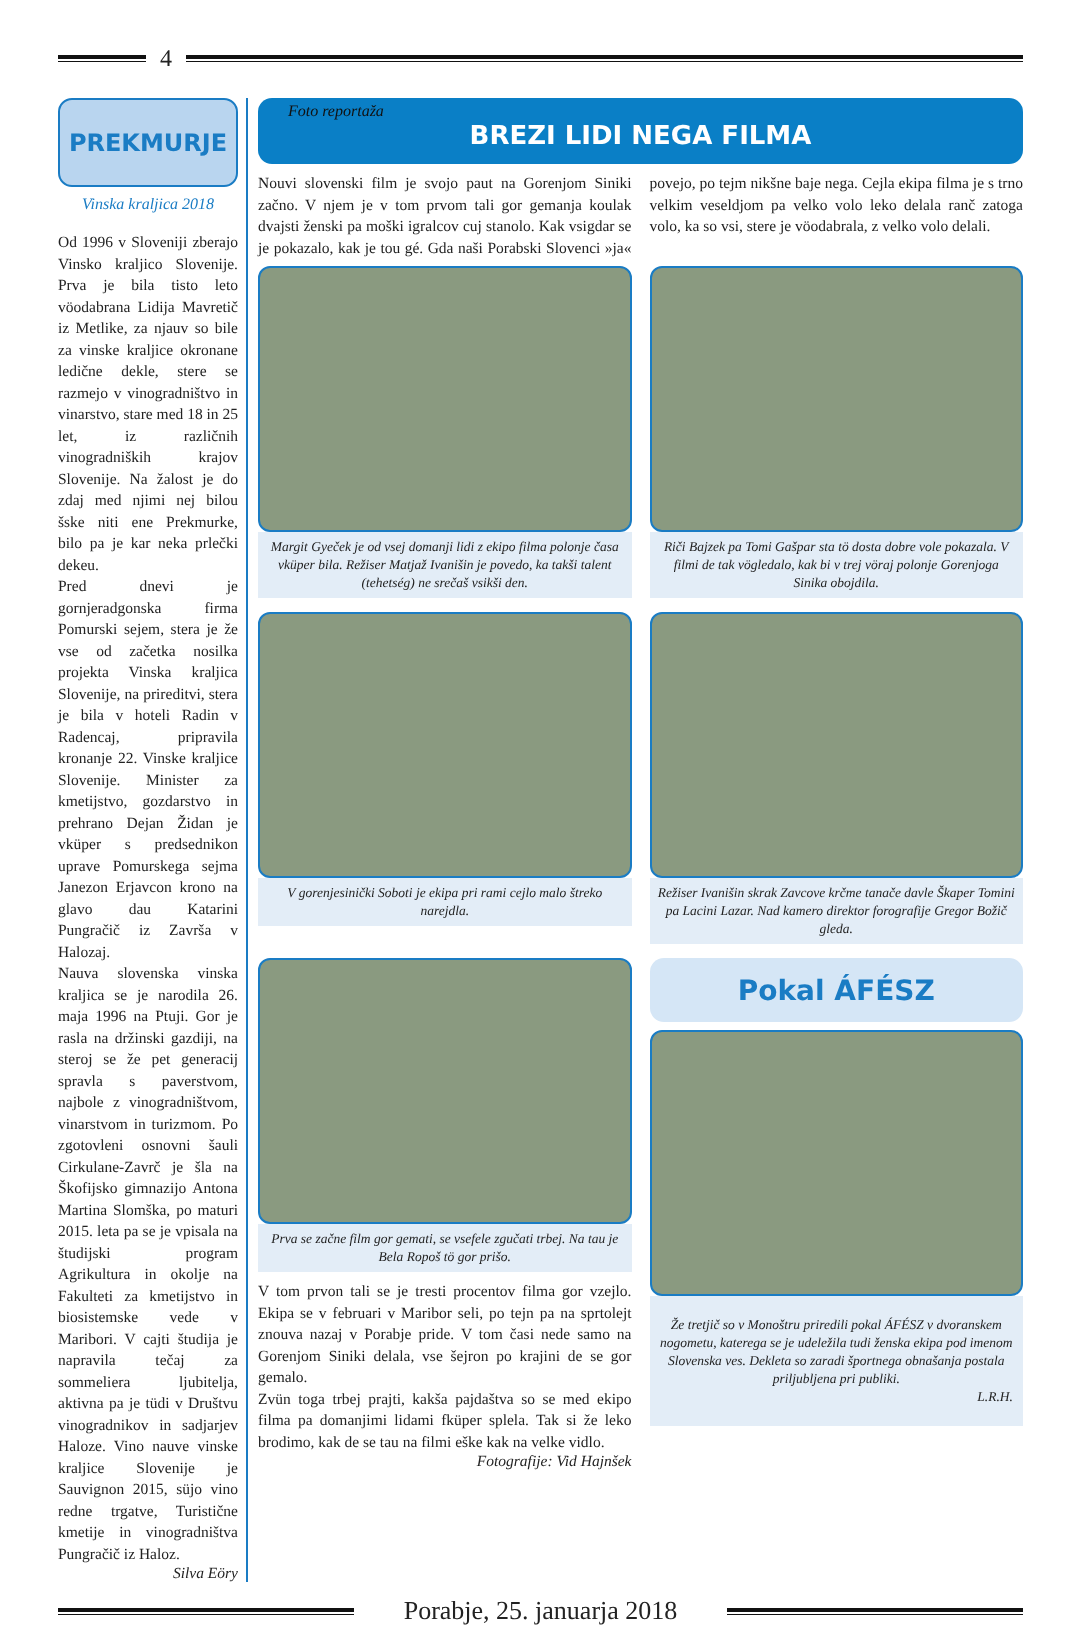4
PREKMURJE
Vinska kraljica 2018
Od 1996 v Sloveniji zberajo Vinsko kraljico Slovenije. Prva je bila tisto leto vöodabrana Lidija Mavretič iz Metlike, za njauv so bile za vinske kraljice okronane ledične dekle, stere se razmejo v vinogradništvo in vinarstvo, stare med 18 in 25 let, iz različnih vinogradniških krajov Slovenije. Na žalost je do zdaj med njimi nej bilou šske niti ene Prekmurke, bilo pa je kar neka prlečki dekeu.
Pred dnevi je gornjeradgonska firma Pomurski sejem, stera je že vse od začetka nosilka projekta Vinska kraljica Slovenije, na prireditvi, stera je bila v hoteli Radin v Radencaj, pripravila kronanje 22. Vinske kraljice Slovenije. Minister za kmetijstvo, gozdarstvo in prehrano Dejan Židan je vküper s predsednikon uprave Pomurskega sejma Janezon Erjavcon krono na glavo dau Katarini Pungračič iz Završa v Halozaj.
Nauva slovenska vinska kraljica se je narodila 26. maja 1996 na Ptuji. Gor je rasla na držinski gazdiji, na steroj se že pet generacij spravla s paverstvom, najbole z vinogradništvom, vinarstvom in turizmom. Po zgotovleni osnovni šauli Cirkulane-Zavrč je šla na Škofijsko gimnazijo Antona Martina Slomška, po maturi 2015. leta pa se je vpisala na študijski program Agrikultura in okolje na Fakulteti za kmetijstvo in biosistemske vede v Maribori. V cajti študija je napravila tečaj za sommeliera ljubitelja, aktivna pa je tüdi v Društvu vinogradnikov in sadjarjev Haloze. Vino nauve vinske kraljice Slovenije je Sauvignon 2015, süjo vino redne trgatve, Turistične kmetije in vinogradništva Pungračič iz Haloz.
Silva Eöry
Foto reportaža
BREZI LIDI NEGA FILMA
Nouvi slovenski film je svojo paut na Gorenjom Siniki začno. V njem je v tom prvom tali gor gemanja koulak dvajsti ženski pa moški igralcov cuj stanolo. Kak vsigdar se je pokazalo, kak je tou gé. Gda naši Porabski Slovenci »ja« povejo, po tejm nikšne baje nega. Cejla ekipa filma je s trno velkim veseldjom pa velko volo leko delala ranč zatoga volo, ka so vsi, stere je vöodabrala, z velko volo delali.
Margit Gyeček je od vsej domanji lidi z ekipo filma polonje časa vküper bila. Režiser Matjaž Ivanišin je povedo, ka takši talent (tehetség) ne srečaš vsikši den.
Riči Bajzek pa Tomi Gašpar sta tö dosta dobre vole pokazala. V filmi de tak vögledalo, kak bi v trej vöraj polonje Gorenjoga Sinika obojdila.
V gorenjesinički Soboti je ekipa pri rami cejlo malo štreko narejdla.
Režiser Ivanišin skrak Zavcove krčme tanače davle Škaper Tomini pa Lacini Lazar. Nad kamero direktor forografije Gregor Božič gleda.
Prva se začne film gor gemati, se vsefele zgučati trbej. Na tau je Bela Ropoš tö gor prišo.
V tom prvon tali se je tresti procentov filma gor vzejlo. Ekipa se v februari v Maribor seli, po tejn pa na sprtolejt znouva nazaj v Porabje pride. V tom časi nede samo na Gorenjom Siniki delala, vse šejron po krajini de se gor gemalo.
Zvün toga trbej prajti, kakša pajdaštva so se med ekipo filma pa domanjimi lidami fküper splela. Tak si že leko brodimo, kak de se tau na filmi eške kak na velke vidlo.
Fotografije: Vid Hajnšek
Pokal ÁFÉSZ
Že tretjič so v Monoštru priredili pokal ÁFÉSZ v dvoranskem nogometu, katerega se je udeležila tudi ženska ekipa pod imenom Slovenska ves. Dekleta so zaradi športnega obnašanja postala priljubljena pri publiki.
L.R.H.
Porabje, 25. januarja 2018